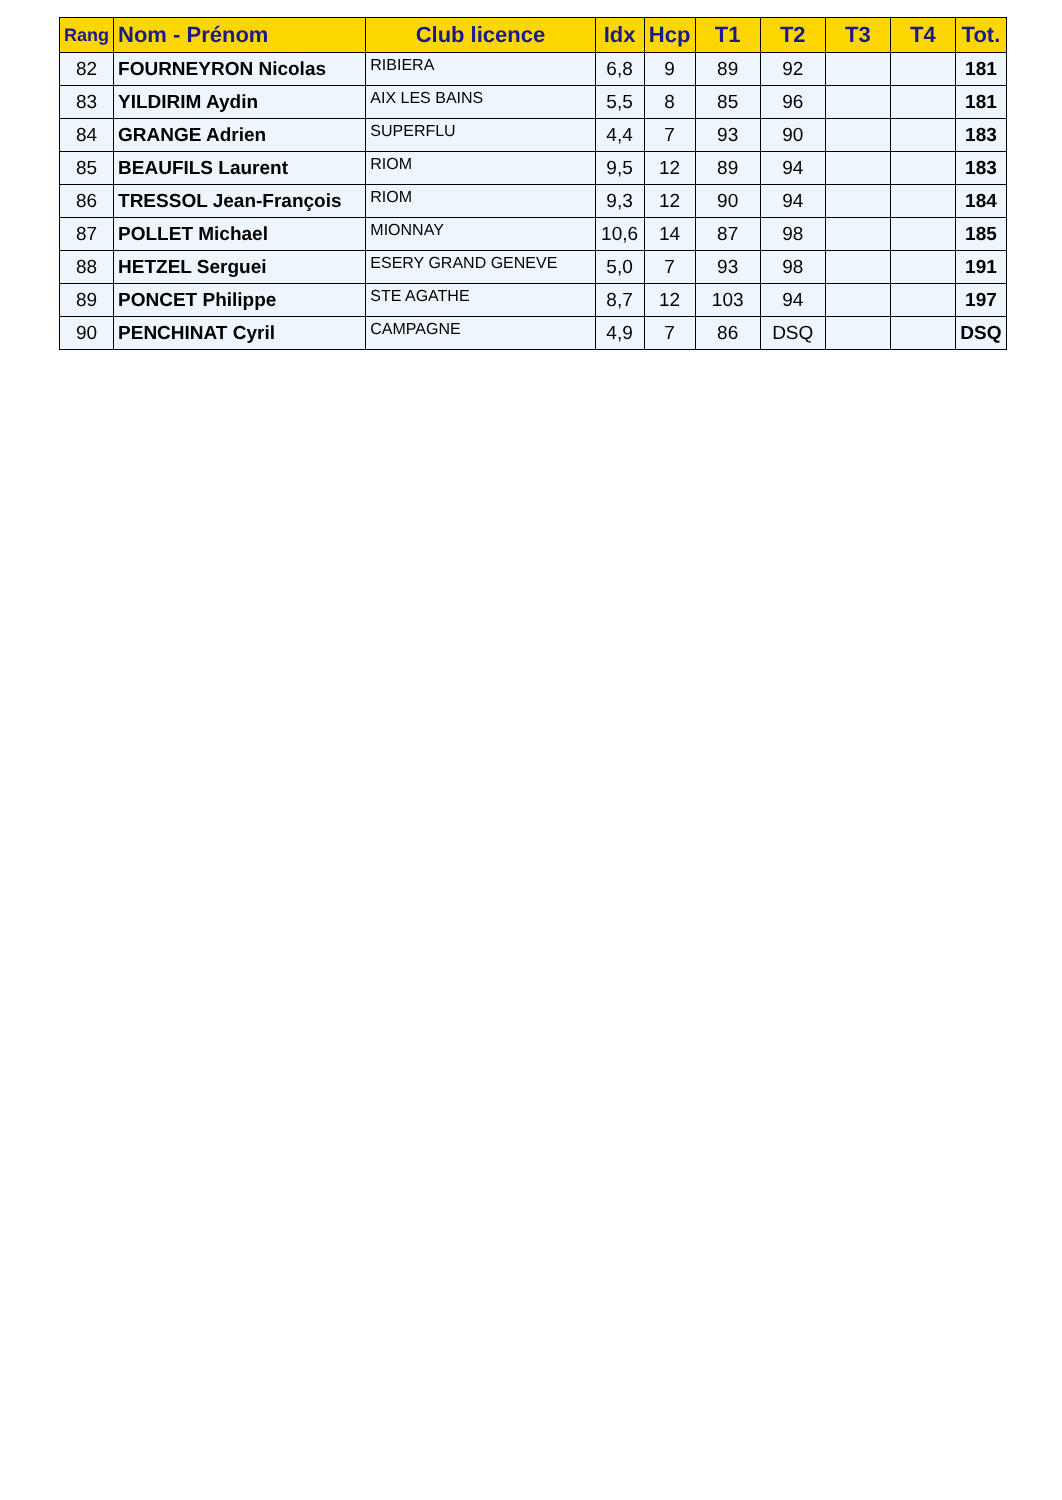| Rang | Nom - Prénom | Club licence | Idx | Hcp | T1 | T2 | T3 | T4 | Tot. |
| --- | --- | --- | --- | --- | --- | --- | --- | --- | --- |
| 82 | FOURNEYRON Nicolas | RIBIERA | 6,8 | 9 | 89 | 92 | | | 181 |
| 83 | YILDIRIM Aydin | AIX LES BAINS | 5,5 | 8 | 85 | 96 | | | 181 |
| 84 | GRANGE Adrien | SUPERFLU | 4,4 | 7 | 93 | 90 | | | 183 |
| 85 | BEAUFILS Laurent | RIOM | 9,5 | 12 | 89 | 94 | | | 183 |
| 86 | TRESSOL Jean-François | RIOM | 9,3 | 12 | 90 | 94 | | | 184 |
| 87 | POLLET Michael | MIONNAY | 10,6 | 14 | 87 | 98 | | | 185 |
| 88 | HETZEL Serguei | ESERY GRAND GENEVE | 5,0 | 7 | 93 | 98 | | | 191 |
| 89 | PONCET Philippe | STE AGATHE | 8,7 | 12 | 103 | 94 | | | 197 |
| 90 | PENCHINAT Cyril | CAMPAGNE | 4,9 | 7 | 86 | DSQ | | | DSQ |